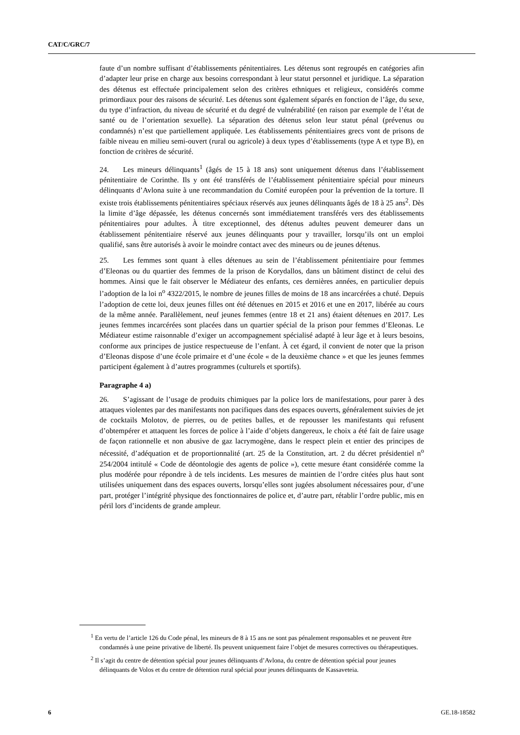CAT/C/GRC/7
faute d’un nombre suffisant d’établissements pénitentiaires. Les détenus sont regroupés en catégories afin d’adapter leur prise en charge aux besoins correspondant à leur statut personnel et juridique. La séparation des détenus est effectuée principalement selon des critères ethniques et religieux, considérés comme primordiaux pour des raisons de sécurité. Les détenus sont également séparés en fonction de l’âge, du sexe, du type d’infraction, du niveau de sécurité et du degré de vulnérabilité (en raison par exemple de l’état de santé ou de l’orientation sexuelle). La séparation des détenus selon leur statut pénal (prévenus ou condamnés) n’est que partiellement appliquée. Les établissements pénitentiaires grecs vont de prisons de faible niveau en milieu semi-ouvert (rural ou agricole) à deux types d’établissements (type A et type B), en fonction de critères de sécurité.
24. Les mineurs délinquants<sup>1</sup> (âgés de 15 à 18 ans) sont uniquement détenus dans l’établissement pénitentiaire de Corinthe. Ils y ont été transférés de l’établissement pénitentiaire spécial pour mineurs délinquants d’Avlona suite à une recommandation du Comité européen pour la prévention de la torture. Il existe trois établissements pénitentiaires spéciaux réservés aux jeunes délinquants âgés de 18 à 25 ans<sup>2</sup>. Dès la limite d’âge dépassée, les détenus concernés sont immédiatement transférés vers des établissements pénitentiaires pour adultes. À titre exceptionnel, des détenus adultes peuvent demeurer dans un établissement pénitentiaire réservé aux jeunes délinquants pour y travailler, lorsqu’ils ont un emploi qualifié, sans être autorisés à avoir le moindre contact avec des mineurs ou de jeunes détenus.
25. Les femmes sont quant à elles détenues au sein de l’établissement pénitentiaire pour femmes d’Eleonas ou du quartier des femmes de la prison de Korydallos, dans un bâtiment distinct de celui des hommes. Ainsi que le fait observer le Médiateur des enfants, ces dernières années, en particulier depuis l’adoption de la loi n<sup>o</sup> 4322/2015, le nombre de jeunes filles de moins de 18 ans incarcérées a chuté. Depuis l’adoption de cette loi, deux jeunes filles ont été détenues en 2015 et 2016 et une en 2017, libérée au cours de la même année. Parallèlement, neuf jeunes femmes (entre 18 et 21 ans) étaient détenues en 2017. Les jeunes femmes incarcérées sont placées dans un quartier spécial de la prison pour femmes d’Eleonas. Le Médiateur estime raisonnable d’exiger un accompagnement spécialisé adapté à leur âge et à leurs besoins, conforme aux principes de justice respectueuse de l’enfant. À cet égard, il convient de noter que la prison d’Eleonas dispose d’une école primaire et d’une école « de la deuxième chance » et que les jeunes femmes participent également à d’autres programmes (culturels et sportifs).
Paragraphe 4 a)
26. S’agissant de l’usage de produits chimiques par la police lors de manifestations, pour parer à des attaques violentes par des manifestants non pacifiques dans des espaces ouverts, généralement suivies de jet de cocktails Molotov, de pierres, ou de petites balles, et de repousser les manifestants qui refusent d’obtempérer et attaquent les forces de police à l’aide d’objets dangereux, le choix a été fait de faire usage de façon rationnelle et non abusive de gaz lacrymogène, dans le respect plein et entier des principes de nécessité, d’adéquation et de proportionnalité (art. 25 de la Constitution, art. 2 du décret présidentiel n<sup>o</sup> 254/2004 intitulé « Code de déontologie des agents de police »), cette mesure étant considérée comme la plus modérée pour répondre à de tels incidents. Les mesures de maintien de l’ordre citées plus haut sont utilisées uniquement dans des espaces ouverts, lorsqu’elles sont jugées absolument nécessaires pour, d’une part, protéger l’intégrité physique des fonctionnaires de police et, d’autre part, rétablir l’ordre public, mis en péril lors d’incidents de grande ampleur.
<sup>1</sup> En vertu de l’article 126 du Code pénal, les mineurs de 8 à 15 ans ne sont pas pénalement responsables et ne peuvent être condamnés à une peine privative de liberté. Ils peuvent uniquement faire l’objet de mesures correctives ou thérapeutiques.
<sup>2</sup> Il s’agit du centre de détention spécial pour jeunes délinquants d’Avlona, du centre de détention spécial pour jeunes délinquants de Volos et du centre de détention rural spécial pour jeunes délinquants de Kassaveteia.
6 GE.18-18582